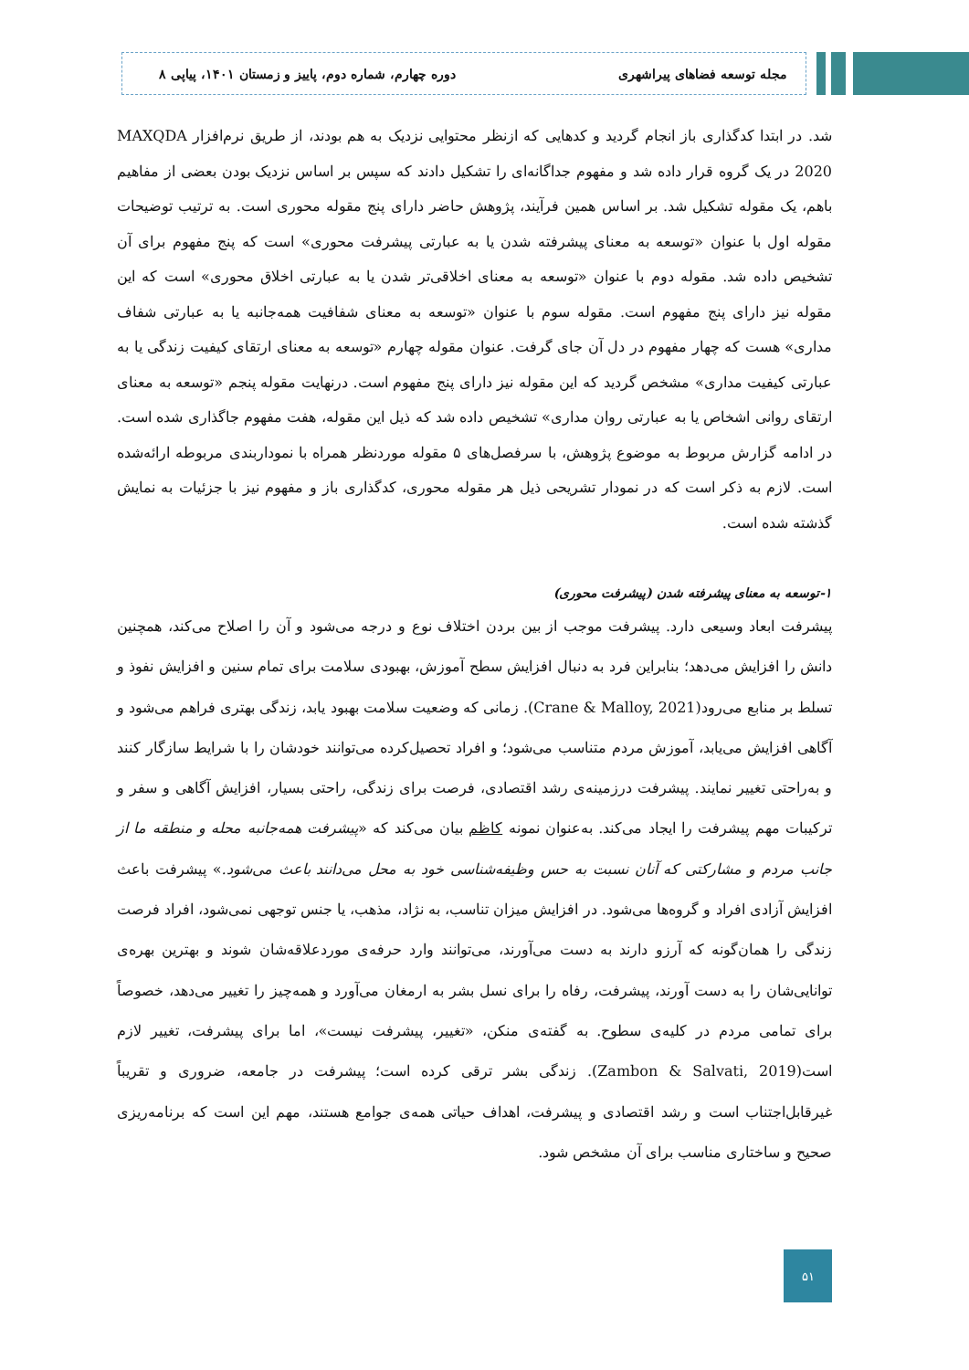مجله توسعه فضاهای پیراشهری دوره چهارم، شماره دوم، پاییز و زمستان ۱۴۰۱، پیاپی ۸
شد. در ابتدا کدگذاری باز انجام گردید و کدهایی که ازنظر محتوایی نزدیک به هم بودند، از طریق نرم‌افزار MAXQDA 2020 در یک گروه قرار داده شد و مفهوم جداگانه‌ای را تشکیل دادند که سپس بر اساس نزدیک بودن بعضی از مفاهیم باهم، یک مقوله تشکیل شد. بر اساس همین فرآیند، پژوهش حاضر دارای پنج مقوله محوری است. به ترتیب توضیحات مقوله اول با عنوان «توسعه به معنای پیشرفته شدن یا به عبارتی پیشرفت محوری» است که پنج مفهوم برای آن تشخیص داده شد. مقوله دوم با عنوان «توسعه به معنای اخلاقی‌تر شدن یا به عبارتی اخلاق محوری» است که این مقوله نیز دارای پنج مفهوم است. مقوله سوم با عنوان «توسعه به معنای شفافیت همه‌جانبه یا به عبارتی شفاف مداری» هست که چهار مفهوم در دل آن جای گرفت. عنوان مقوله چهارم «توسعه به معنای ارتقای کیفیت زندگی یا به عبارتی کیفیت مداری» مشخص گردید که این مقوله نیز دارای پنج مفهوم است. درنهایت مقوله پنجم «توسعه به معنای ارتقای روانی اشخاص یا به عبارتی روان مداری» تشخیص داده شد که ذیل این مقوله، هفت مفهوم جاگذاری شده است. در ادامه گزارش مربوط به موضوع پژوهش، با سرفصل‌های ۵ مقوله موردنظر همراه با نموداربندی مربوطه ارائه‌شده است. لازم به ذکر است که در نمودار تشریحی ذیل هر مقوله محوری، کدگذاری باز و مفهوم نیز با جزئیات به نمایش گذشته شده است.
۱-توسعه به معنای پیشرفته شدن (پیشرفت محوری)
پیشرفت ابعاد وسیعی دارد. پیشرفت موجب از بین بردن اختلاف نوع و درجه می‌شود و آن را اصلاح می‌کند، همچنین دانش را افزایش می‌دهد؛ بنابراین فرد به دنبال افزایش سطح آموزش، بهبودی سلامت برای تمام سنین و افزایش نفوذ و تسلط بر منابع می‌رود(Crane & Malloy, 2021). زمانی که وضعیت سلامت بهبود یابد، زندگی بهتری فراهم می‌شود و آگاهی افزایش می‌یابد، آموزش مردم متناسب می‌شود؛ و افراد تحصیل‌کرده می‌توانند خودشان را با شرایط سازگار کنند و به‌راحتی تغییر نمایند. پیشرفت درزمینه‌ی رشد اقتصادی، فرصت برای زندگی، راحتی بسیار، افزایش آگاهی و سفر و ترکیبات مهم پیشرفت را ایجاد می‌کند. به‌عنوان نمونه کاظم بیان می‌کند که «پیشرفت همه‌جانبه محله و منطقه ما از جانب مردم و مشارکتی که آنان نسبت به حس وظیفه‌شناسی خود به محل می‌دانند باعث می‌شود.» پیشرفت باعث افزایش آزادی افراد و گروه‌ها می‌شود. در افزایش میزان تناسب، به نژاد، مذهب، یا جنس توجهی نمی‌شود، افراد فرصت زندگی را همان‌گونه که آرزو دارند به دست می‌آورند، می‌توانند وارد حرفه‌ی موردعلاقه‌شان شوند و بهترین بهره‌ی توانایی‌شان را به دست آورند، پیشرفت، رفاه را برای نسل بشر به ارمغان می‌آورد و همه‌چیز را تغییر می‌دهد، خصوصاً برای تمامی مردم در کلیه‌ی سطوح. به گفته‌ی منکن، «تغییر، پیشرفت نیست»، اما برای پیشرفت، تغییر لازم است(Zambon & Salvati, 2019). زندگی بشر ترقی کرده است؛ پیشرفت در جامعه، ضروری و تقریباً غیرقابل‌اجتناب است و رشد اقتصادی و پیشرفت، اهداف حیاتی همه‌ی جوامع هستند، مهم این است که برنامه‌ریزی صحیح و ساختاری مناسب برای آن مشخص شود.
۵۱